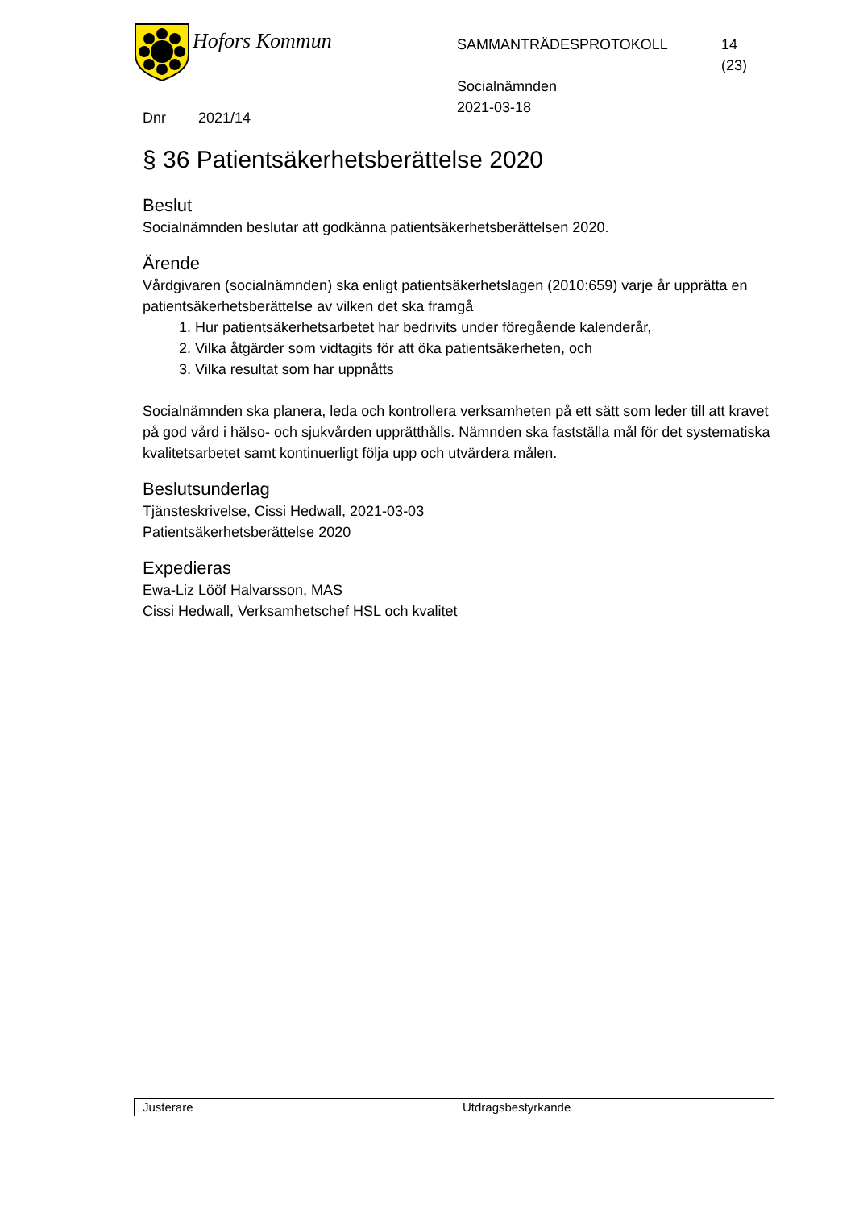Hofors Kommun
SAMMANTRÄDESPROTOKOLL
Socialnämnden
2021-03-18
14
(23)
Dnr 2021/14
§ 36 Patientsäkerhetsberättelse 2020
Beslut
Socialnämnden beslutar att godkänna patientsäkerhetsberättelsen 2020.
Ärende
Vårdgivaren (socialnämnden) ska enligt patientsäkerhetslagen (2010:659) varje år upprätta en patientsäkerhetsberättelse av vilken det ska framgå
1. Hur patientsäkerhetsarbetet har bedrivits under föregående kalenderår,
2. Vilka åtgärder som vidtagits för att öka patientsäkerheten, och
3. Vilka resultat som har uppnåtts
Socialnämnden ska planera, leda och kontrollera verksamheten på ett sätt som leder till att kravet på god vård i hälso- och sjukvården upprätthålls. Nämnden ska fastställa mål för det systematiska kvalitetsarbetet samt kontinuerligt följa upp och utvärdera målen.
Beslutsunderlag
Tjänsteskrivelse, Cissi Hedwall, 2021-03-03
Patientsäkerhetsberättelse 2020
Expedieras
Ewa-Liz Lööf Halvarsson, MAS
Cissi Hedwall, Verksamhetschef HSL och kvalitet
Justerare Utdragsbestyrkande